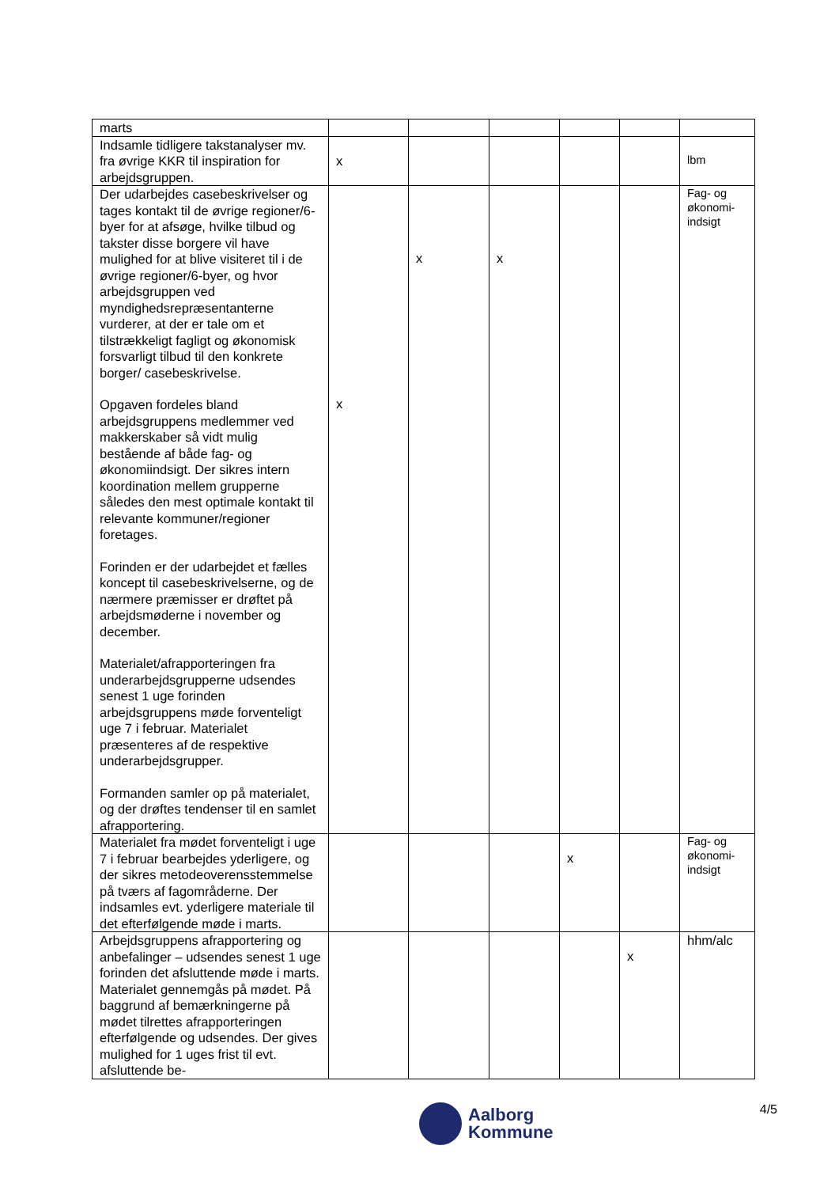| marts | | | | | | |
| Indsamle tidligere takstanalyser mv. fra øvrige KKR til inspiration for arbejdsgruppen. | x | | | | | lbm |
| Der udarbejdes casebeskrivelser og tages kontakt til de øvrige regioner/6-byer for at afsøge, hvilke tilbud og takster disse borgere vil have mulighed for at blive visiteret til i de øvrige regioner/6-byer, og hvor arbejdsgruppen ved myndighedsrepræsentanterne vurderer, at der er tale om et tilstrækkeligt fagligt og økonomisk forsvarligt tilbud til den konkrete borger/ casebeskrivelse. Opgaven fordeles bland arbejdsgruppens medlemmer ved makkerskaber så vidt mulig bestående af både fag- og økonomiindsigt. Der sikres intern koordination mellem grupperne således den mest optimale kontakt til relevante kommuner/regioner foretages. Forinden er der udarbejdet et fælles koncept til casebeskrivelserne, og de nærmere præmisser er drøftet på arbejdsmøderne i november og december. Materialet/afrapporteringen fra underarbejdsgrupperne udsendes senest 1 uge forinden arbejdsgruppens møde forventeligt uge 7 i februar. Materialet præsenteres af de respektive underarbejdsgrupper. Formanden samler op på materialet, og der drøftes tendenser til en samlet afrapportering. | x | x | x | | | Fag- og økonomi-indsigt |
| Materialet fra mødet forventeligt i uge 7 i februar bearbejdes yderligere, og der sikres metodeoverensstemmelse på tværs af fagområderne. Der indsamles evt. yderligere materiale til det efterfølgende møde i marts. | | | | x | | Fag- og økonomi-indsigt |
| Arbejdsgruppens afrapportering og anbefalinger – udsendes senest 1 uge forinden det afsluttende møde i marts. Materialet gennemgås på mødet. På baggrund af bemærkningerne på mødet tilrettes afrapporteringen efterfølgende og udsendes. Der gives mulighed for 1 uges frist til evt. afsluttende be- | | | | | x | hhm/alc |
Aalborg
Kommune
4/5